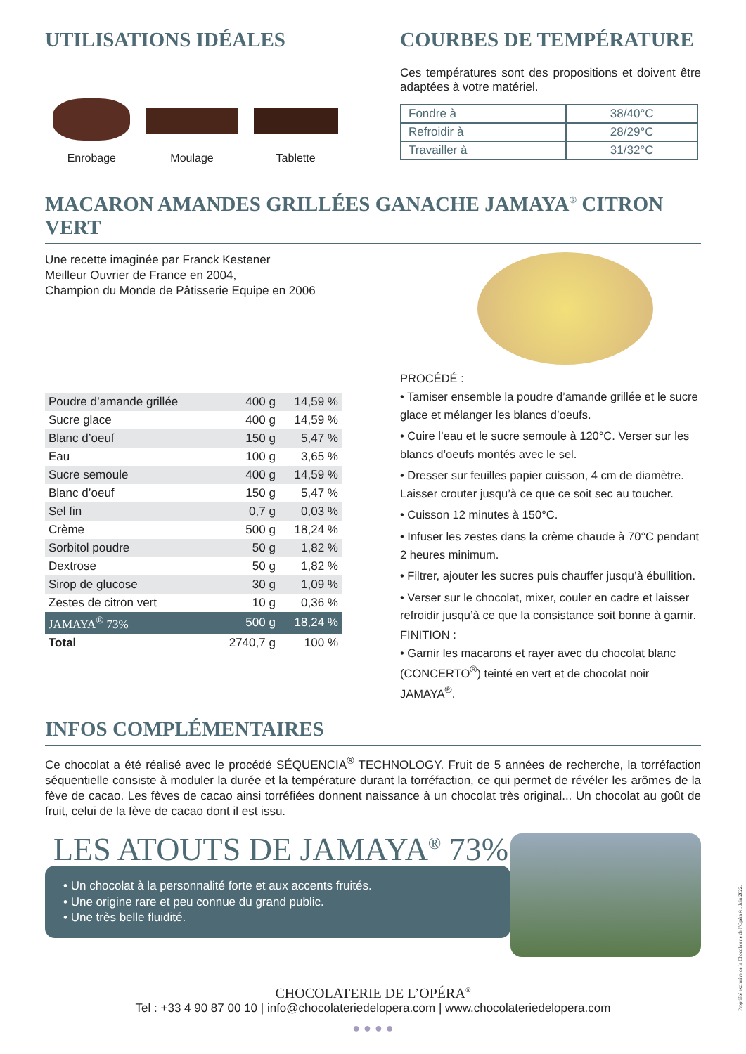UTILISATIONS IDÉALES
Enrobage Moulage Tablette
COURBES DE TEMPÉRATURE
Ces températures sont des propositions et doivent être adaptées à votre matériel.
| Fondre à | 38/40°C |
| Refroidir à | 28/29°C |
| Travailler à | 31/32°C |
MACARON AMANDES GRILLÉES GANACHE JAMAYA<sup>®</sup> CITRON VERT
Une recette imaginée par Franck Kestener
Meilleur Ouvrier de France en 2004,
Champion du Monde de Pâtisserie Equipe en 2006
| Poudre d’amande grillée | 400 g | 14,59 % |
| Sucre glace | 400 g | 14,59 % |
| Blanc d’oeuf | 150 g | 5,47 % |
| Eau | 100 g | 3,65 % |
| Sucre semoule | 400 g | 14,59 % |
| Blanc d’oeuf | 150 g | 5,47 % |
| Sel fin | 0,7 g | 0,03 % |
| Crème | 500 g | 18,24 % |
| Sorbitol poudre | 50 g | 1,82 % |
| Dextrose | 50 g | 1,82 % |
| Sirop de glucose | 30 g | 1,09 % |
| Zestes de citron vert | 10 g | 0,36 % |
| JAMAYA<sup>®</sup> 73% | 500 g | 18,24 % |
| Total | 2740,7 g | 100 % |
PROCÉDÉ :
• Tamiser ensemble la poudre d’amande grillée et le sucre glace et mélanger les blancs d’oeufs.
• Cuire l’eau et le sucre semoule à 120°C. Verser sur les blancs d’oeufs montés avec le sel.
• Dresser sur feuilles papier cuisson, 4 cm de diamètre. Laisser crouter jusqu’à ce que ce soit sec au toucher.
• Cuisson 12 minutes à 150°C.
• Infuser les zestes dans la crème chaude à 70°C pendant 2 heures minimum.
• Filtrer, ajouter les sucres puis chauffer jusqu’à ébullition.
• Verser sur le chocolat, mixer, couler en cadre et laisser refroidir jusqu’à ce que la consistance soit bonne à garnir.
FINITION :
• Garnir les macarons et rayer avec du chocolat blanc (CONCERTO<sup>®</sup>) teinté en vert et de chocolat noir JAMAYA<sup>®</sup>.
INFOS COMPLÉMENTAIRES
Ce chocolat a été réalisé avec le procédé SÉQUENCIA<sup>®</sup> TECHNOLOGY. Fruit de 5 années de recherche, la torréfaction séquentielle consiste à moduler la durée et la température durant la torréfaction, ce qui permet de révéler les arômes de la fève de cacao. Les fèves de cacao ainsi torréfiées donnent naissance à un chocolat très original... Un chocolat au goût de fruit, celui de la fève de cacao dont il est issu.
LES ATOUTS DE JAMAYA<sup>®</sup> 73%
• Un chocolat à la personnalité forte et aux accents fruités.
• Une origine rare et peu connue du grand public.
• Une très belle fluidité.
CHOCOLATERIE DE L’OPÉRA<sup>®</sup>
Tel : +33 4 90 87 00 10 | info@chocolateriedelopera.com | www.chocolateriedelopera.com
● ● ● ●
Propriété exclusive de la Chocolaterie de l’Opéra®. Juin 2022.